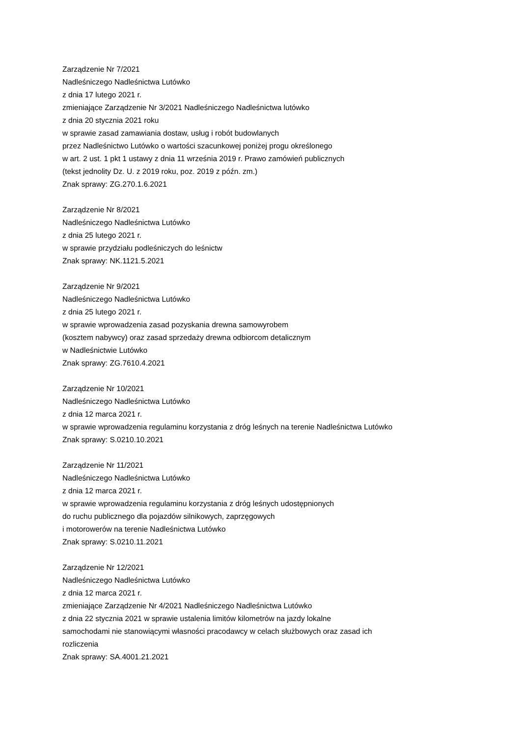Zarządzenie Nr 7/2021
Nadleśniczego Nadleśnictwa Lutówko
z dnia 17 lutego 2021 r.
zmieniające Zarządzenie Nr 3/2021 Nadleśniczego Nadleśnictwa lutówko
z dnia 20 stycznia 2021 roku
w sprawie zasad zamawiania dostaw, usług i robót budowlanych
przez Nadleśnictwo Lutówko o wartości szacunkowej poniżej progu określonego
w art. 2 ust. 1 pkt 1 ustawy z dnia 11 września 2019 r. Prawo zamówień publicznych
(tekst jednolity Dz. U. z 2019 roku, poz. 2019 z późn. zm.)
Znak sprawy: ZG.270.1.6.2021
Zarządzenie Nr 8/2021
Nadleśniczego Nadleśnictwa Lutówko
z dnia 25 lutego 2021 r.
w sprawie przydziału podleśniczych do leśnictw
Znak sprawy: NK.1121.5.2021
Zarządzenie Nr 9/2021
Nadleśniczego Nadleśnictwa Lutówko
z dnia 25 lutego 2021 r.
w sprawie wprowadzenia zasad pozyskania drewna samowyrobem
(kosztem nabywcy) oraz zasad sprzedaży drewna odbiorcom detalicznym
w Nadleśnictwie Lutówko
Znak sprawy: ZG.7610.4.2021
Zarządzenie Nr 10/2021
Nadleśniczego Nadleśnictwa Lutówko
z dnia 12 marca 2021 r.
w sprawie wprowadzenia regulaminu korzystania z dróg leśnych na terenie Nadleśnictwa Lutówko
Znak sprawy: S.0210.10.2021
Zarządzenie Nr 11/2021
Nadleśniczego Nadleśnictwa Lutówko
z dnia 12 marca 2021 r.
w sprawie wprowadzenia regulaminu korzystania z dróg leśnych udostępnionych
do ruchu publicznego dla pojazdów silnikowych, zaprzęgowych
i motorowerów na terenie Nadleśnictwa Lutówko
Znak sprawy: S.0210.11.2021
Zarządzenie Nr 12/2021
Nadleśniczego Nadleśnictwa Lutówko
z dnia 12 marca 2021 r.
zmieniające Zarządzenie Nr 4/2021 Nadleśniczego Nadleśnictwa Lutówko
z dnia 22 stycznia 2021 w sprawie ustalenia limitów kilometrów na jazdy lokalne
samochodami nie stanowiącymi własności pracodawcy w celach służbowych oraz zasad ich
rozliczenia
Znak sprawy: SA.4001.21.2021